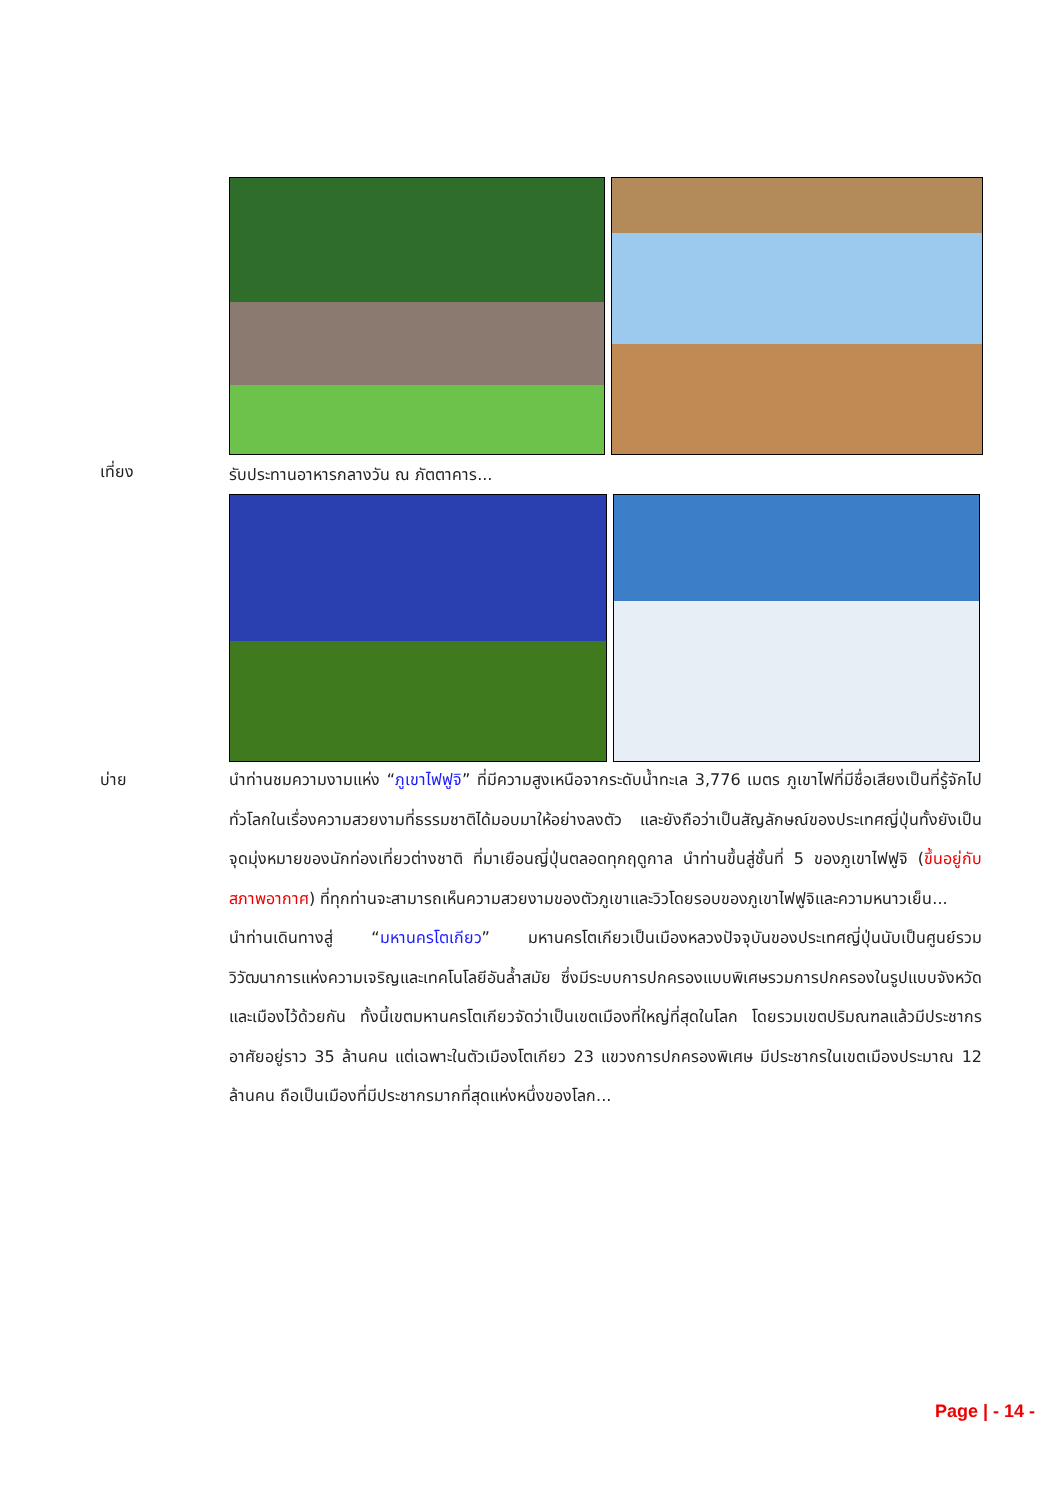เที่ยง รับประทานอาหารกลางวัน ณ ภัตตาคาร...
บ่าย
นำท่านชมความงามแห่ง “ภูเขาไฟฟูจิ” ที่มีความสูงเหนือจากระดับน้ำทะเล 3,776 เมตร ภูเขาไฟที่มีชื่อเสียงเป็นที่รู้จักไปทั่วโลกในเรื่องความสวยงามที่ธรรมชาติได้มอบมาให้อย่างลงตัว และยังถือว่าเป็นสัญลักษณ์ของประเทศญี่ปุ่นทั้งยังเป็นจุดมุ่งหมายของนักท่องเที่ยวต่างชาติ ที่มาเยือนญี่ปุ่นตลอดทุกฤดูกาล นำท่านขึ้นสู่ชั้นที่ 5 ของภูเขาไฟฟูจิ (ขึ้นอยู่กับสภาพอากาศ) ที่ทุกท่านจะสามารถเห็นความสวยงามของตัวภูเขาและวิวโดยรอบของภูเขาไฟฟูจิและความหนาวเย็น...
นำท่านเดินทางสู่ “มหานครโตเกียว” มหานครโตเกียวเป็นเมืองหลวงปัจจุบันของประเทศญี่ปุ่นนับเป็นศูนย์รวมวิวัฒนาการแห่งความเจริญและเทคโนโลยีอันล้ำสมัย ซึ่งมีระบบการปกครองแบบพิเศษรวมการปกครองในรูปแบบจังหวัดและเมืองไว้ด้วยกัน ทั้งนี้เขตมหานครโตเกียวจัดว่าเป็นเขตเมืองที่ใหญ่ที่สุดในโลก โดยรวมเขตปริมณฑลแล้วมีประชากรอาศัยอยู่ราว 35 ล้านคน แต่เฉพาะในตัวเมืองโตเกียว 23 แขวงการปกครองพิเศษ มีประชากรในเขตเมืองประมาณ 12 ล้านคน ถือเป็นเมืองที่มีประชากรมากที่สุดแห่งหนึ่งของโลก...
Page | - 14 -